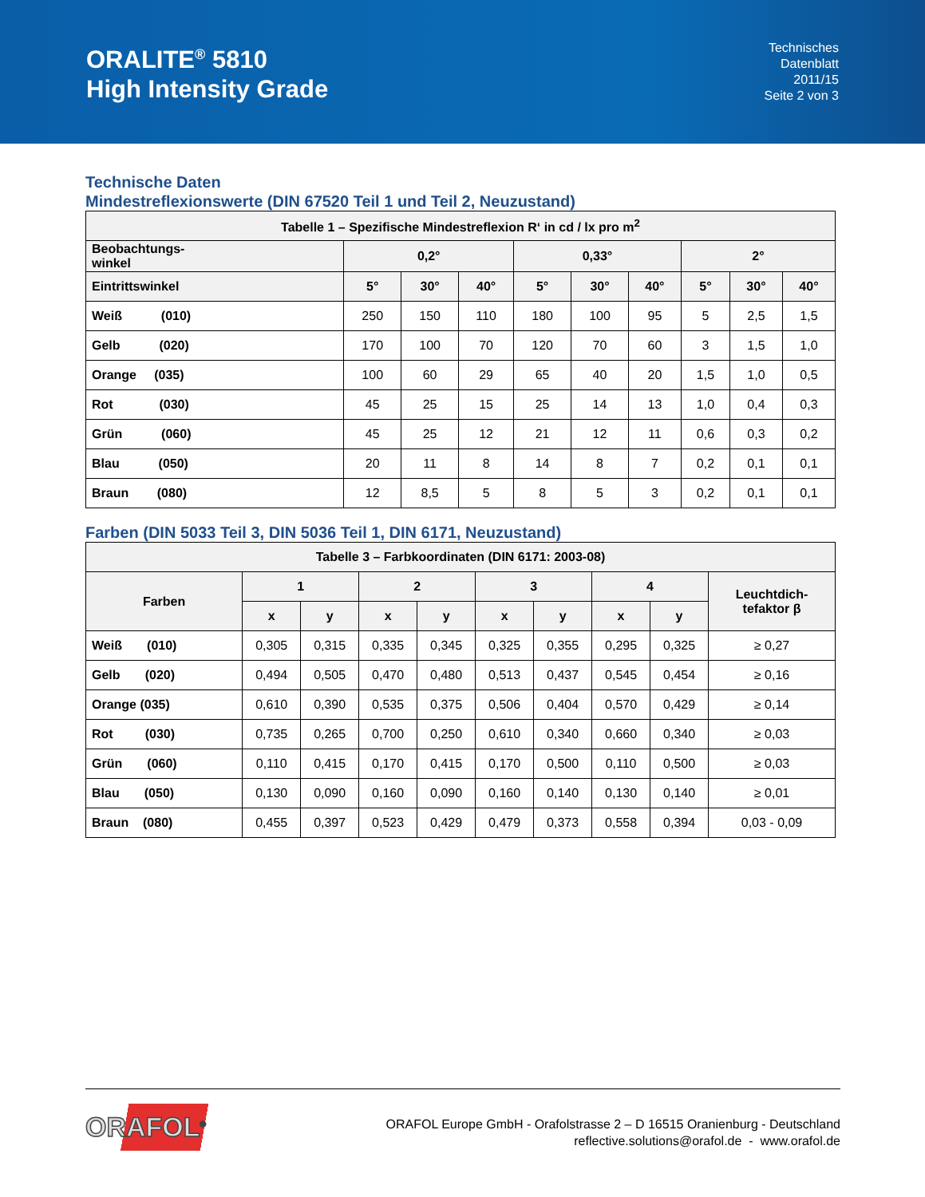ORALITE<sup>®</sup> 5810
High Intensity Grade
Technisches
Datenblatt
2011/15
Seite 2 von 3
Technische Daten
Mindestreflexionswerte (DIN 67520 Teil 1 und Teil 2, Neuzustand)
| Tabelle 1 – Spezifische Mindestreflexion R‘ in cd / lx pro m<sup>2</sup> | | | | | | | | | |
| --- | --- | --- | --- | --- | --- | --- | --- | --- | --- |
| Beobachtungs- winkel | 0,2° | | | 0,33° | | | 2° | | |
| Eintrittswinkel | 5° | 30° | 40° | 5° | 30° | 40° | 5° | 30° | 40° |
| Weiß (010) | 250 | 150 | 110 | 180 | 100 | 95 | 5 | 2,5 | 1,5 |
| Gelb (020) | 170 | 100 | 70 | 120 | 70 | 60 | 3 | 1,5 | 1,0 |
| Orange (035) | 100 | 60 | 29 | 65 | 40 | 20 | 1,5 | 1,0 | 0,5 |
| Rot (030) | 45 | 25 | 15 | 25 | 14 | 13 | 1,0 | 0,4 | 0,3 |
| Grün (060) | 45 | 25 | 12 | 21 | 12 | 11 | 0,6 | 0,3 | 0,2 |
| Blau (050) | 20 | 11 | 8 | 14 | 8 | 7 | 0,2 | 0,1 | 0,1 |
| Braun (080) | 12 | 8,5 | 5 | 8 | 5 | 3 | 0,2 | 0,1 | 0,1 |
Farben (DIN 5033 Teil 3, DIN 5036 Teil 1, DIN 6171, Neuzustand)
| Tabelle 3 – Farbkoordinaten (DIN 6171: 2003-08) | | | | | | | | | |
| --- | --- | --- | --- | --- | --- | --- | --- | --- | --- |
| Farben | 1 | | 2 | | 3 | | 4 | | Leuchtdich- tefaktor β |
| | x | y | x | y | x | y | x | y | |
| Weiß (010) | 0,305 | 0,315 | 0,335 | 0,345 | 0,325 | 0,355 | 0,295 | 0,325 | ≥ 0,27 |
| Gelb (020) | 0,494 | 0,505 | 0,470 | 0,480 | 0,513 | 0,437 | 0,545 | 0,454 | ≥ 0,16 |
| Orange (035) | 0,610 | 0,390 | 0,535 | 0,375 | 0,506 | 0,404 | 0,570 | 0,429 | ≥ 0,14 |
| Rot (030) | 0,735 | 0,265 | 0,700 | 0,250 | 0,610 | 0,340 | 0,660 | 0,340 | ≥ 0,03 |
| Grün (060) | 0,110 | 0,415 | 0,170 | 0,415 | 0,170 | 0,500 | 0,110 | 0,500 | ≥ 0,03 |
| Blau (050) | 0,130 | 0,090 | 0,160 | 0,090 | 0,160 | 0,140 | 0,130 | 0,140 | ≥ 0,01 |
| Braun (080) | 0,455 | 0,397 | 0,523 | 0,429 | 0,479 | 0,373 | 0,558 | 0,394 | 0,03 - 0,09 |
ORAFOL<sup>®</sup>
ORAFOL Europe GmbH - Orafolstrasse 2 – D 16515 Oranienburg - Deutschland
reflective.solutions@orafol.de - www.orafol.de